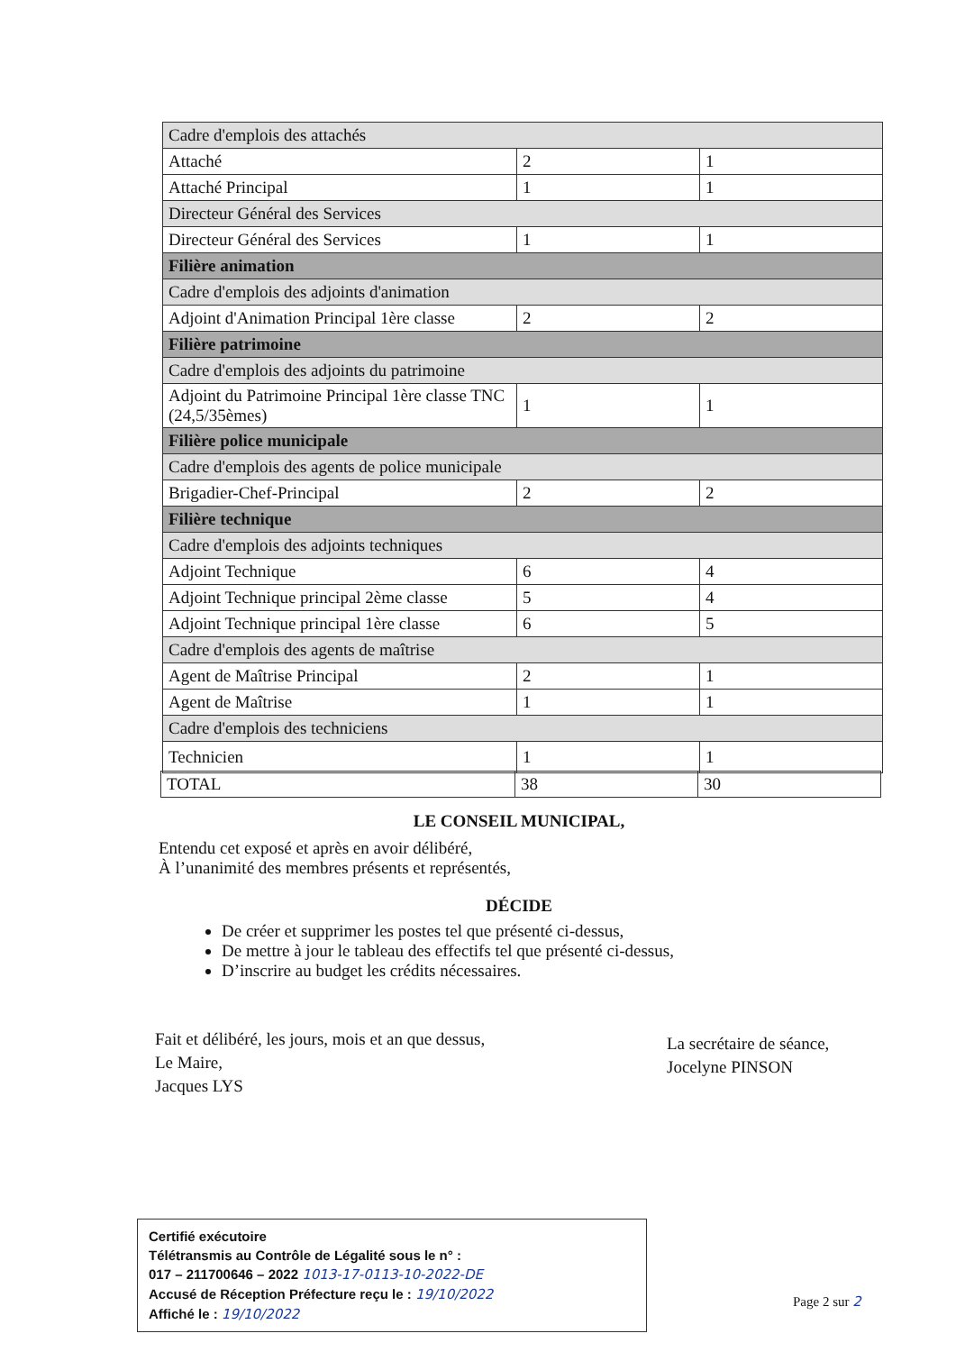| Cadre d'emplois des attachés | | |
| Attaché | 2 | 1 |
| Attaché Principal | 1 | 1 |
| Directeur Général des Services | | |
| Directeur Général des Services | 1 | 1 |
| Filière animation | | |
| Cadre d'emplois des adjoints d'animation | | |
| Adjoint d'Animation Principal 1ère classe | 2 | 2 |
| Filière patrimoine | | |
| Cadre d'emplois des adjoints du patrimoine | | |
| Adjoint du Patrimoine Principal 1ère classe TNC (24,5/35èmes) | 1 | 1 |
| Filière police municipale | | |
| Cadre d'emplois des agents de police municipale | | |
| Brigadier-Chef-Principal | 2 | 2 |
| Filière technique | | |
| Cadre d'emplois des adjoints techniques | | |
| Adjoint Technique | 6 | 4 |
| Adjoint Technique principal 2ème classe | 5 | 4 |
| Adjoint Technique principal 1ère classe | 6 | 5 |
| Cadre d'emplois des agents de maîtrise | | |
| Agent de Maîtrise Principal | 2 | 1 |
| Agent de Maîtrise | 1 | 1 |
| Cadre d'emplois des techniciens | | |
| Technicien | 1 | 1 |
| TOTAL | 38 | 30 |
LE CONSEIL MUNICIPAL,
Entendu cet exposé et après en avoir délibéré,
À l’unanimité des membres présents et représentés,
DÉCIDE
De créer et supprimer les postes tel que présenté ci-dessus,
De mettre à jour le tableau des effectifs tel que présenté ci-dessus,
D’inscrire au budget les crédits nécessaires.
Fait et délibéré, les jours, mois et an que dessus,
Le Maire,
Jacques LYS
La secrétaire de séance,
Jocelyne PINSON
Certifié exécutoire
Télétransmis au Contrôle de Légalité sous le n° :
017 – 211700646 – 2022 1013-17-0113-10-2022-DE
Accusé de Réception Préfecture reçu le : 19/10/2022
Affiché le : 19/10/2022
Page 2 sur 2